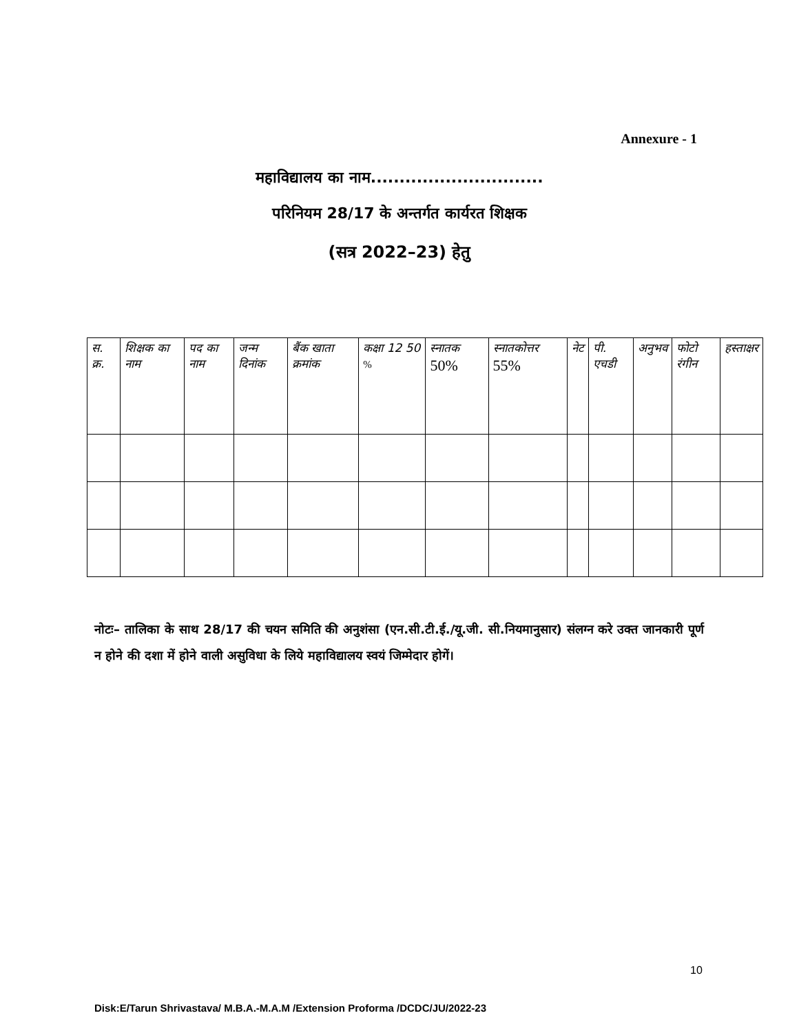Annexure - 1
महाविद्यालय का नाम..............................
परिनियम 28/17 के अन्तर्गत कार्यरत शिक्षक
(सत्र 2022–23) हेतु
| स. क्र. | शिक्षक का नाम | पद का नाम | जन्म दिनांक | बैंक खाता क्रमांक | कक्षा 12 50 % | स्नातक 50% | स्नातकोत्तर 55% | नेट | पी. एचडी | अनुभव | फोटो रंगीन | हस्ताक्षर |
| --- | --- | --- | --- | --- | --- | --- | --- | --- | --- | --- | --- | --- |
नोटः– तालिका के साथ 28/17 की चयन समिति की अनुशंसा (एन.सी.टी.ई./यू.जी. सी.नियमानुसार) संलग्न करे उक्त जानकारी पूर्ण न होने की दशा में होने वाली असुविधा के लिये महाविद्यालय स्वयं जिम्मेदार होगें।
10
Disk:E/Tarun Shrivastava/ M.B.A.-M.A.M /Extension Proforma /DCDC/JU/2022-23